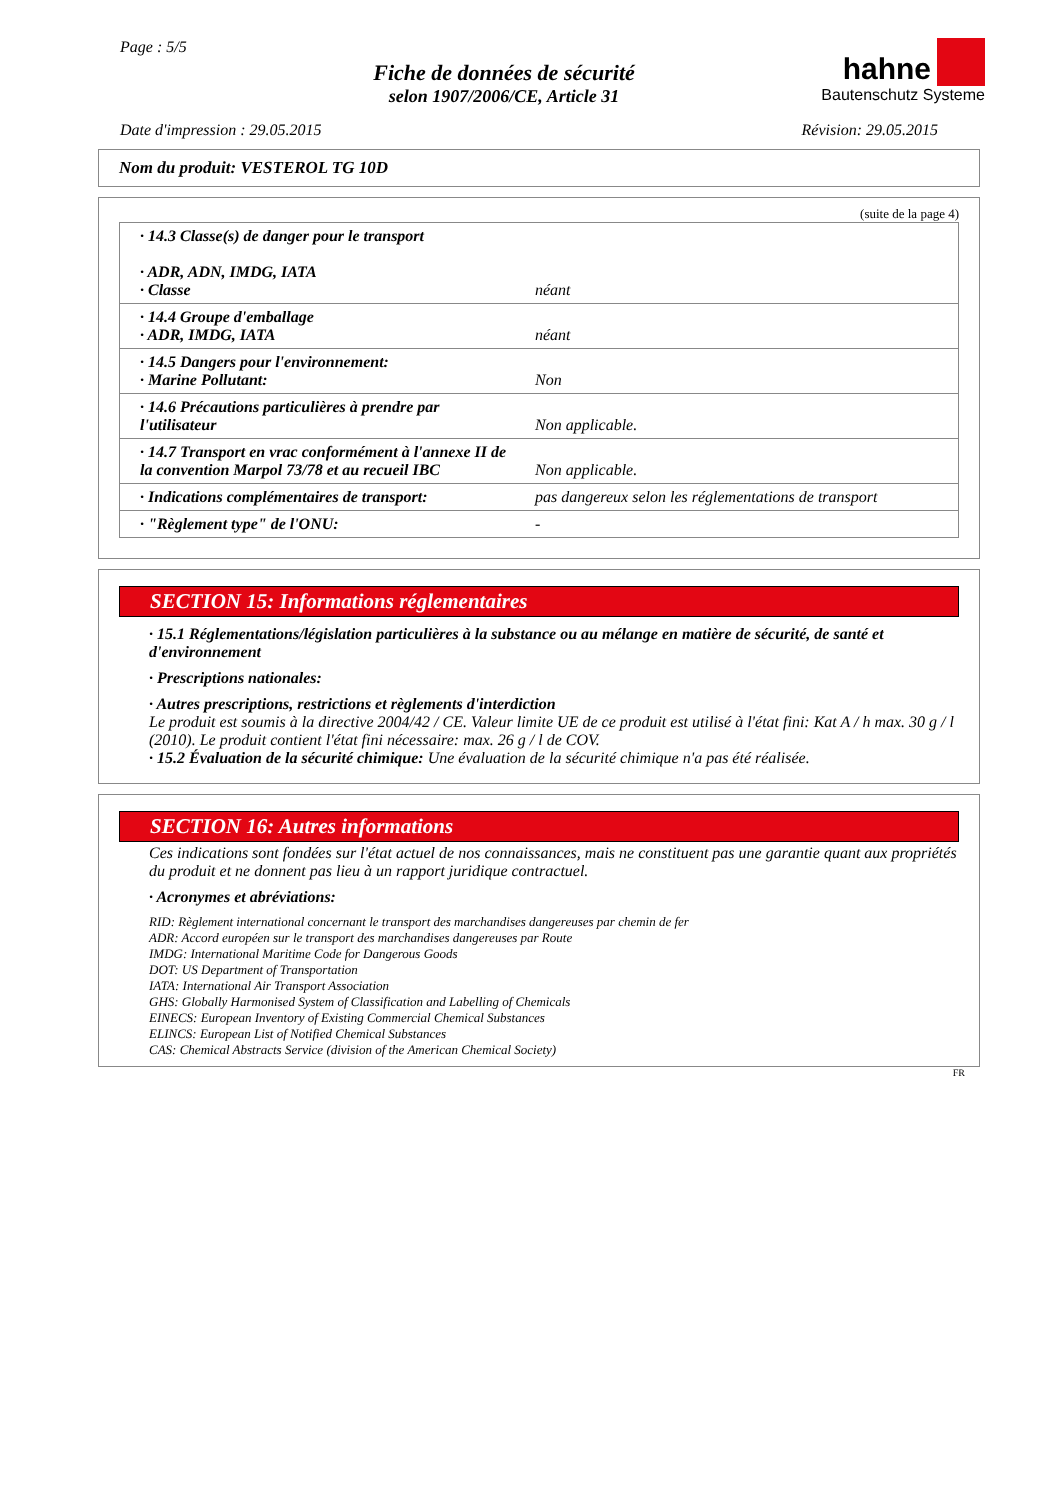Page : 5/5
Fiche de données de sécurité
selon 1907/2006/CE, Article 31
hahne
Bautenschutz Systeme
Date d'impression : 29.05.2015 Révision: 29.05.2015
Nom du produit: VESTEROL TG 10D
(suite de la page 4)
| · 14.3 Classe(s) de danger pour le transport · ADR, ADN, IMDG, IATA · Classe | néant |
| · 14.4 Groupe d'emballage · ADR, IMDG, IATA | néant |
| · 14.5 Dangers pour l'environnement: · Marine Pollutant: | Non |
| · 14.6 Précautions particulières à prendre par l'utilisateur | Non applicable. |
| · 14.7 Transport en vrac conformément à l'annexe II de la convention Marpol 73/78 et au recueil IBC | Non applicable. |
| · Indications complémentaires de transport: | pas dangereux selon les réglementations de transport |
| · "Règlement type" de l'ONU: | - |
SECTION 15: Informations réglementaires
· 15.1 Réglementations/législation particulières à la substance ou au mélange en matière de sécurité, de santé et d'environnement
· Prescriptions nationales:
· Autres prescriptions, restrictions et règlements d'interdiction
Le produit est soumis à la directive 2004/42 / CE. Valeur limite UE de ce produit est utilisé à l'état fini: Kat A / h max. 30 g / l (2010). Le produit contient l'état fini nécessaire: max. 26 g / l de COV.
· 15.2 Évaluation de la sécurité chimique: Une évaluation de la sécurité chimique n'a pas été réalisée.
SECTION 16: Autres informations
Ces indications sont fondées sur l'état actuel de nos connaissances, mais ne constituent pas une garantie quant aux propriétés du produit et ne donnent pas lieu à un rapport juridique contractuel.
· Acronymes et abréviations:
RID: Règlement international concernant le transport des marchandises dangereuses par chemin de fer
ADR: Accord européen sur le transport des marchandises dangereuses par Route
IMDG: International Maritime Code for Dangerous Goods
DOT: US Department of Transportation
IATA: International Air Transport Association
GHS: Globally Harmonised System of Classification and Labelling of Chemicals
EINECS: European Inventory of Existing Commercial Chemical Substances
ELINCS: European List of Notified Chemical Substances
CAS: Chemical Abstracts Service (division of the American Chemical Society)
FR